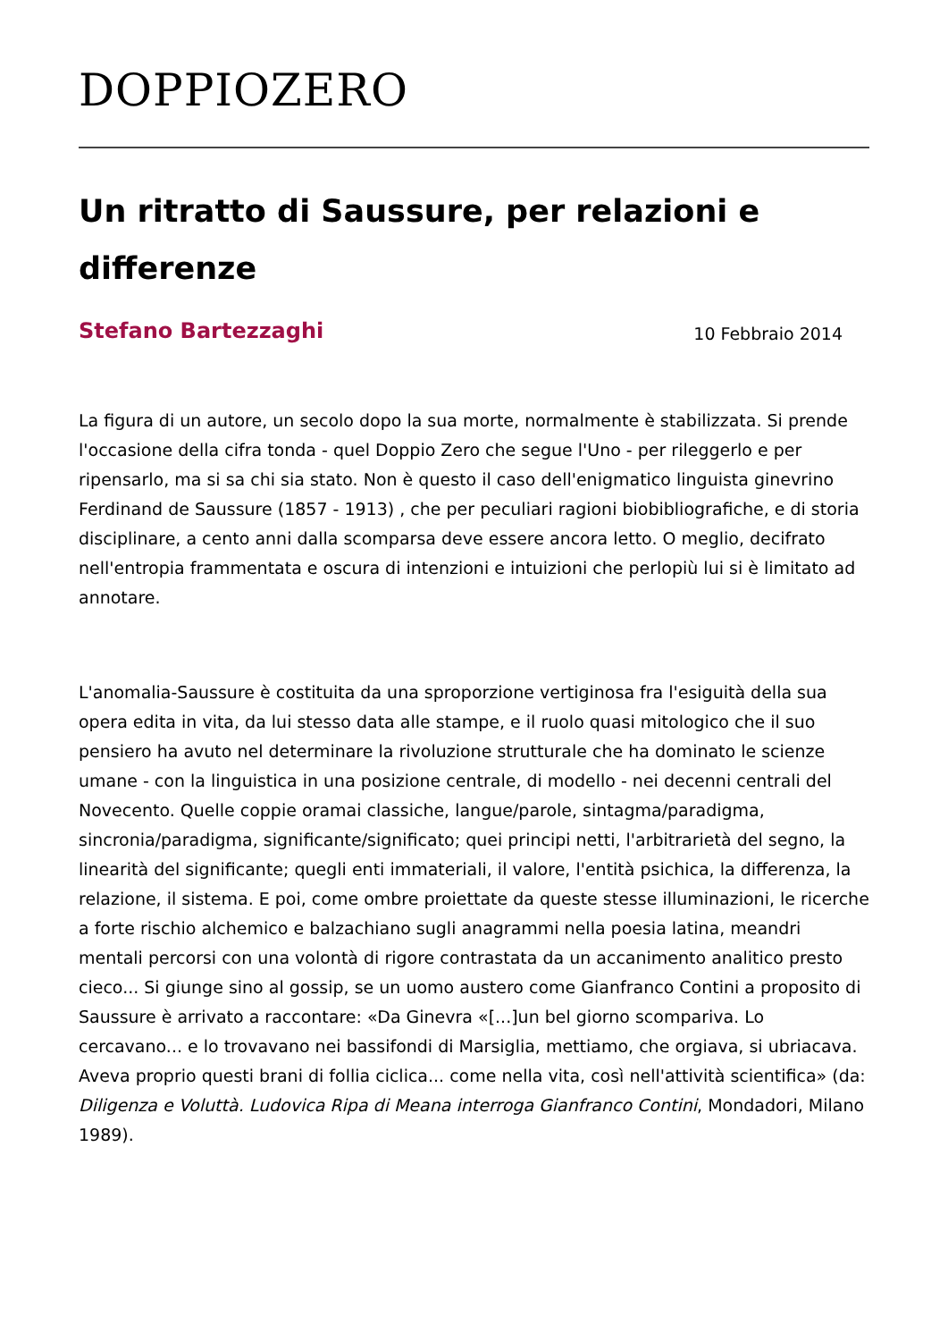DOPPIOZERO
Un ritratto di Saussure, per relazioni e differenze
Stefano Bartezzaghi 10 Febbraio 2014
La figura di un autore, un secolo dopo la sua morte, normalmente è stabilizzata. Si prende l'occasione della cifra tonda - quel Doppio Zero che segue l'Uno - per rileggerlo e per ripensarlo, ma si sa chi sia stato. Non è questo il caso dell'enigmatico linguista ginevrino Ferdinand de Saussure (1857 - 1913) , che per peculiari ragioni biobibliografiche, e di storia disciplinare, a cento anni dalla scomparsa deve essere ancora letto. O meglio, decifrato nell'entropia frammentata e oscura di intenzioni e intuizioni che perlopiù lui si è limitato ad annotare.
L'anomalia-Saussure è costituita da una sproporzione vertiginosa fra l'esiguità della sua opera edita in vita, da lui stesso data alle stampe, e il ruolo quasi mitologico che il suo pensiero ha avuto nel determinare la rivoluzione strutturale che ha dominato le scienze umane - con la linguistica in una posizione centrale, di modello - nei decenni centrali del Novecento. Quelle coppie oramai classiche, langue/parole, sintagma/paradigma, sincronia/paradigma, significante/significato; quei principi netti, l'arbitrarietà del segno, la linearità del significante; quegli enti immateriali, il valore, l'entità psichica, la differenza, la relazione, il sistema. E poi, come ombre proiettate da queste stesse illuminazioni, le ricerche a forte rischio alchemico e balzachiano sugli anagrammi nella poesia latina, meandri mentali percorsi con una volontà di rigore contrastata da un accanimento analitico presto cieco... Si giunge sino al gossip, se un uomo austero come Gianfranco Contini a proposito di Saussure è arrivato a raccontare: «Da Ginevra «[...]un bel giorno scompariva. Lo cercavano... e lo trovavano nei bassifondi di Marsiglia, mettiamo, che orgiava, si ubriacava. Aveva proprio questi brani di follia ciclica... come nella vita, così nell'attività scientifica» (da: Diligenza e Voluttà. Ludovica Ripa di Meana interroga Gianfranco Contini, Mondadori, Milano 1989).